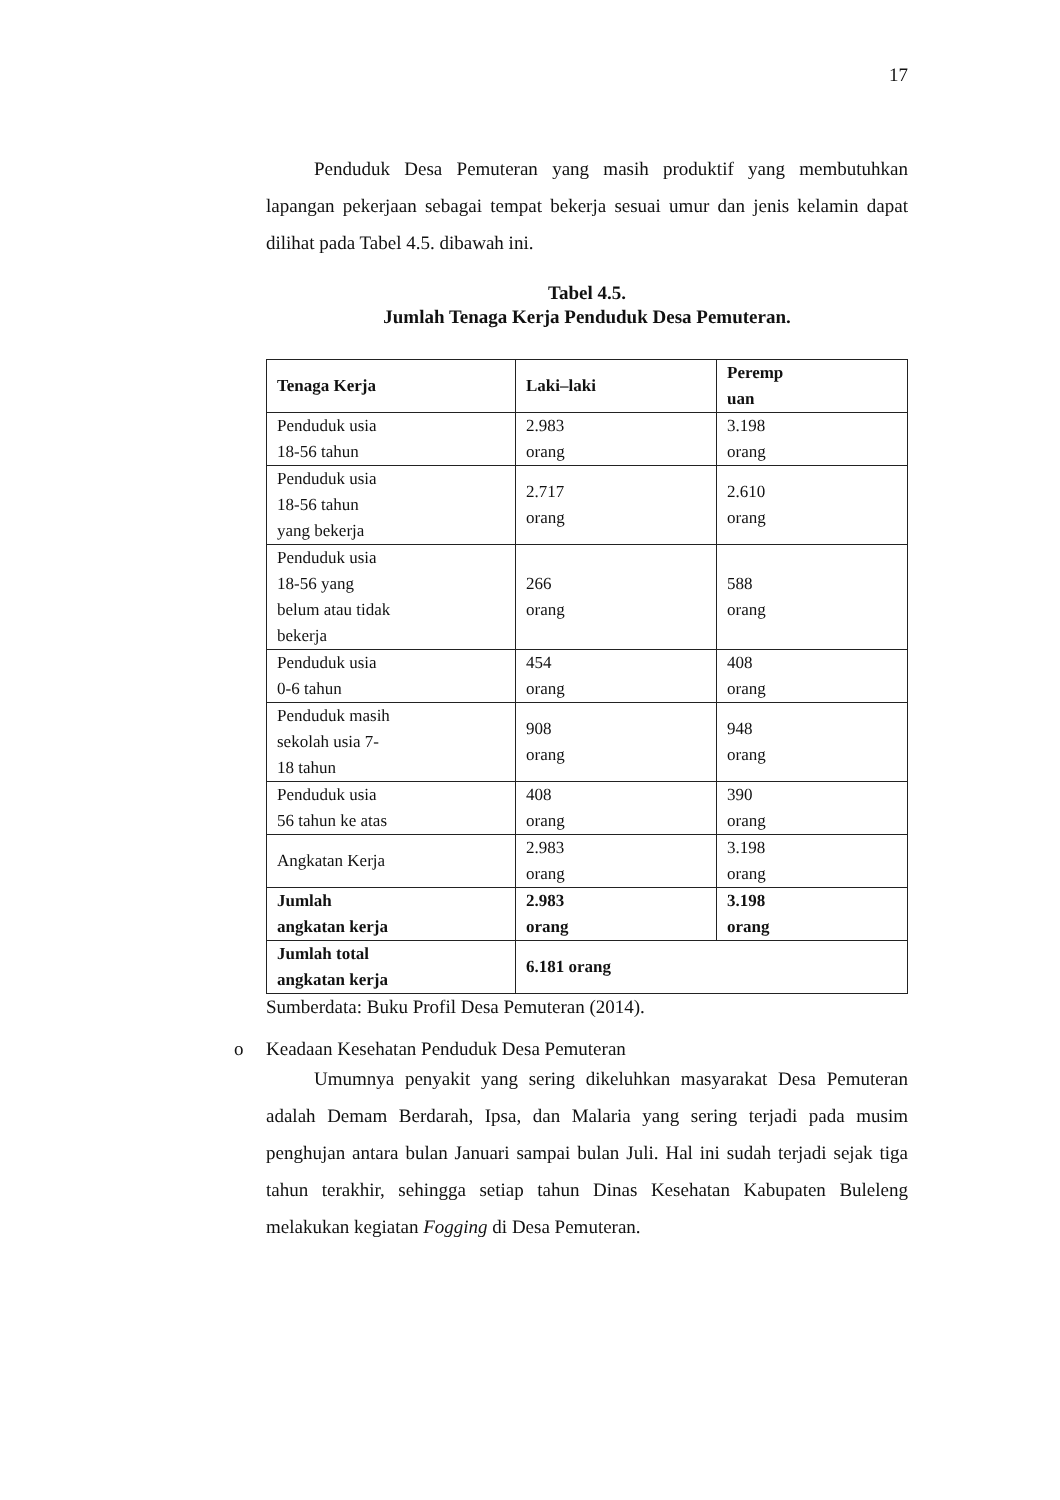17
Penduduk Desa Pemuteran yang masih produktif yang membutuhkan lapangan pekerjaan sebagai tempat bekerja sesuai umur dan jenis kelamin dapat dilihat pada Tabel 4.5. dibawah ini.
Tabel 4.5.
Jumlah Tenaga Kerja Penduduk Desa Pemuteran.
| Tenaga Kerja | Laki–laki | Peremp uan |
| --- | --- | --- |
| Penduduk usia 18-56 tahun | 2.983 orang | 3.198 orang |
| Penduduk usia 18-56 tahun yang bekerja | 2.717 orang | 2.610 orang |
| Penduduk usia 18-56 yang belum atau tidak bekerja | 266 orang | 588 orang |
| Penduduk usia 0-6 tahun | 454 orang | 408 orang |
| Penduduk masih sekolah usia 7- 18 tahun | 908 orang | 948 orang |
| Penduduk usia 56 tahun ke atas | 408 orang | 390 orang |
| Angkatan Kerja | 2.983 orang | 3.198 orang |
| Jumlah angkatan kerja | 2.983 orang | 3.198 orang |
| Jumlah total angkatan kerja | 6.181 orang | |
Sumberdata: Buku Profil Desa Pemuteran (2014).
o Keadaan Kesehatan Penduduk Desa Pemuteran
Umumnya penyakit yang sering dikeluhkan masyarakat Desa Pemuteran adalah Demam Berdarah, Ipsa, dan Malaria yang sering terjadi pada musim penghujan antara bulan Januari sampai bulan Juli. Hal ini sudah terjadi sejak tiga tahun terakhir, sehingga setiap tahun Dinas Kesehatan Kabupaten Buleleng melakukan kegiatan Fogging di Desa Pemuteran.